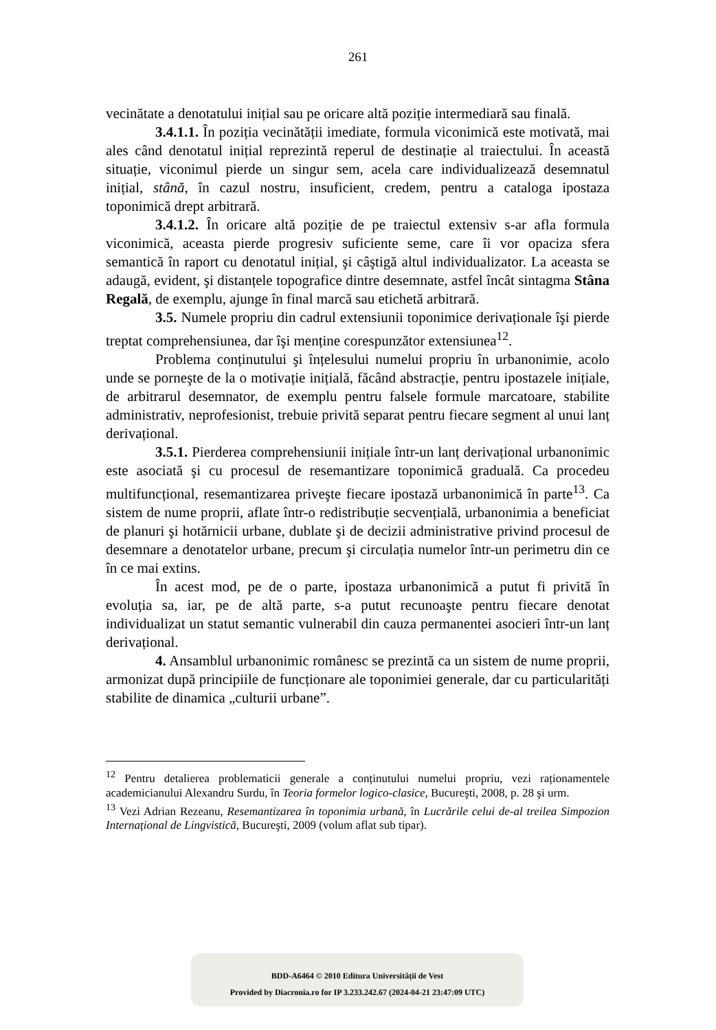261
vecinătate a denotatului inițial sau pe oricare altă poziție intermediară sau finală.
3.4.1.1. În poziția vecinătății imediate, formula viconimică este motivată, mai ales când denotatul inițial reprezintă reperul de destinație al traiectului. În această situație, viconimul pierde un singur sem, acela care individualizează desemnatul inițial, stână, în cazul nostru, insuficient, credem, pentru a cataloga ipostaza toponimică drept arbitrară.
3.4.1.2. În oricare altă poziție de pe traiectul extensiv s-ar afla formula viconimică, aceasta pierde progresiv suficiente seme, care îi vor opaciza sfera semantică în raport cu denotatul inițial, şi câştigă altul individualizator. La aceasta se adaugă, evident, şi distanțele topografice dintre desemnate, astfel încât sintagma Stâna Regală, de exemplu, ajunge în final marcă sau etichetă arbitrară.
3.5. Numele propriu din cadrul extensiunii toponimice derivaționale îşi pierde treptat comprehensiunea, dar îşi menține corespunzător extensiunea<sup>12</sup>.
Problema conținutului şi înțelesului numelui propriu în urbanonimie, acolo unde se porneşte de la o motivație inițială, făcând abstracție, pentru ipostazele inițiale, de arbitrarul desemnator, de exemplu pentru falsele formule marcatoare, stabilite administrativ, neprofesionist, trebuie privită separat pentru fiecare segment al unui lanț derivațional.
3.5.1. Pierderea comprehensiunii inițiale într-un lanț derivațional urbanonimic este asociată şi cu procesul de resemantizare toponimică graduală. Ca procedeu multifuncțional, resemantizarea priveşte fiecare ipostază urbanonimică în parte<sup>13</sup>. Ca sistem de nume proprii, aflate într-o redistribuție secvențială, urbanonimia a beneficiat de planuri şi hotărnicii urbane, dublate şi de decizii administrative privind procesul de desemnare a denotatelor urbane, precum şi circulația numelor într-un perimetru din ce în ce mai extins.
În acest mod, pe de o parte, ipostaza urbanonimică a putut fi privită în evoluția sa, iar, pe de altă parte, s-a putut recunoaşte pentru fiecare denotat individualizat un statut semantic vulnerabil din cauza permanentei asocieri într-un lanț derivațional.
4. Ansamblul urbanonimic românesc se prezintă ca un sistem de nume proprii, armonizat după principiile de funcționare ale toponimiei generale, dar cu particularități stabilite de dinamica „culturii urbane”.
<sup>12</sup> Pentru detalierea problematicii generale a conținutului numelui propriu, vezi raționamentele academicianului Alexandru Surdu, în Teoria formelor logico-clasice, Bucureşti, 2008, p. 28 şi urm.
<sup>13</sup> Vezi Adrian Rezeanu, Resemantizarea în toponimia urbană, în Lucrările celui de-al treilea Simpozion Internațional de Lingvistică, Bucureşti, 2009 (volum aflat sub tipar).
BDD-A6464 © 2010 Editura Universității de Vest
Provided by Diacronia.ro for IP 3.233.242.67 (2024-04-21 23:47:09 UTC)